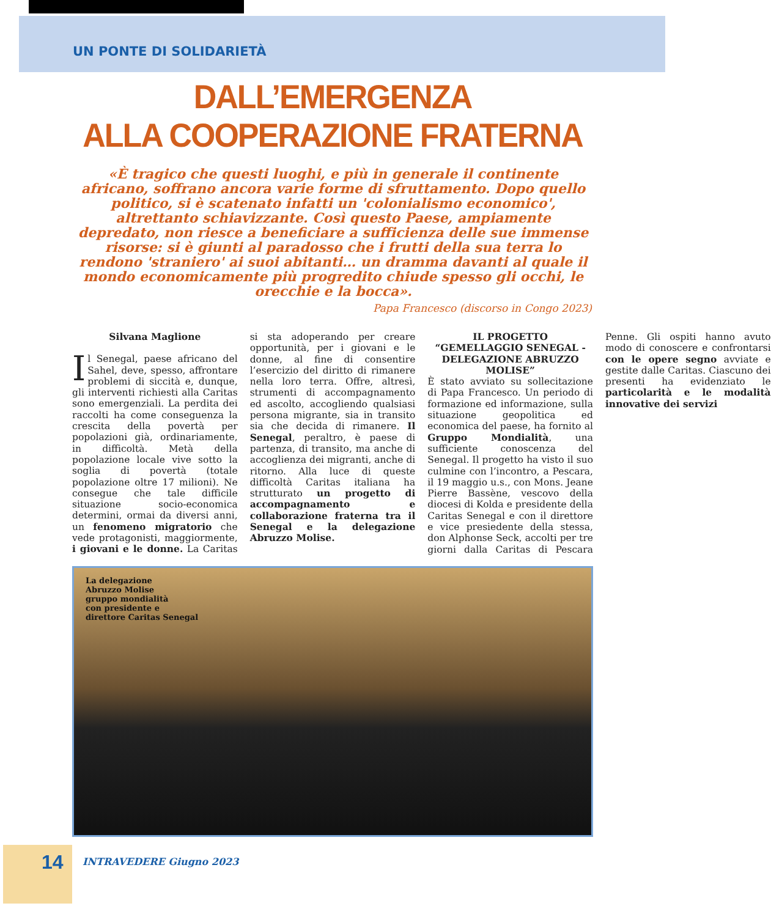UN PONTE DI SOLIDARIETÀ
DALL’EMERGENZA
ALLA COOPERAZIONE FRATERNA
«È tragico che questi luoghi, e più in generale il continente africano, soffrano ancora varie forme di sfruttamento. Dopo quello politico, si è scatenato infatti un 'colonialismo economico', altrettanto schiavizzante. Così questo Paese, ampiamente depredato, non riesce a beneficiare a sufficienza delle sue immense risorse: si è giunti al paradosso che i frutti della sua terra lo rendono 'straniero' ai suoi abitanti… un dramma davanti al quale il mondo economicamente più progredito chiude spesso gli occhi, le orecchie e la bocca».
Papa Francesco (discorso in Congo 2023)
Silvana Maglione
Il Senegal, paese africano del Sahel, deve, spesso, affrontare problemi di siccità e, dunque, gli interventi richiesti alla Caritas sono emergenziali. La perdita dei raccolti ha come conseguenza la crescita della povertà per popolazioni già, ordinariamente, in difficoltà. Metà della popolazione locale vive sotto la soglia di povertà (totale popolazione oltre 17 milioni). Ne consegue che tale difficile situazione socio-economica determini, ormai da diversi anni, un fenomeno migratorio che vede protagonisti, maggiormente, i giovani e le donne. La Caritas si sta adoperando per creare opportunità, per i giovani e le donne, al fine di consentire l’esercizio del diritto di rimanere nella loro terra. Offre, altresì, strumenti di accompagnamento ed ascolto, accogliendo qualsiasi persona migrante, sia in transito sia che decida di rimanere. Il Senegal, peraltro, è paese di partenza, di transito, ma anche di accoglienza dei migranti, anche di ritorno. Alla luce di queste difficoltà Caritas italiana ha strutturato un progetto di accompagnamento e collaborazione fraterna tra il Senegal e la delegazione Abruzzo Molise.
IL PROGETTO “GEMELLAGGIO SENEGAL - DELEGAZIONE ABRUZZO MOLISE”
È stato avviato su sollecitazione di Papa Francesco. Un periodo di formazione ed informazione, sulla situazione geopolitica ed economica del paese, ha fornito al Gruppo Mondialità, una sufficiente conoscenza del Senegal. Il progetto ha visto il suo culmine con l’incontro, a Pescara, il 19 maggio u.s., con Mons. Jeane Pierre Bassène, vescovo della diocesi di Kolda e presidente della Caritas Senegal e con il direttore e vice presiedente della stessa, don Alphonse Seck, accolti per tre giorni dalla Caritas di Pescara Penne. Gli ospiti hanno avuto modo di conoscere e confrontarsi con le opere segno avviate e gestite dalle Caritas. Ciascuno dei presenti ha evidenziato le particolarità e le modalità innovative dei servizi
La delegazione
Abruzzo Molise
gruppo mondialità
con presidente e
direttore Caritas Senegal
14 INTRAVEDERE Giugno 2023